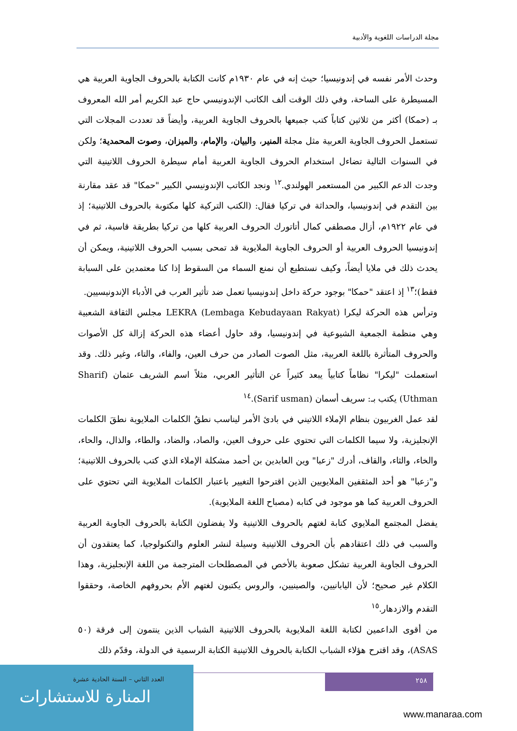مجلة الدراسات اللغوية والأدبية
وحدث الأمر نفسه في إندونيسيا؛ حيث إنه في عام ١٩٣٠م كانت الكتابة بالحروف الجاوية العربية هي المسيطرة على الساحة، وفي ذلك الوقت ألف الكاتب الإندونيسي حاج عبد الكريم أمر الله المعروف بـ (حمكا) أكثر من ثلاثين كتاباً كتب جميعها بالحروف الجاوية العربية، وأيضاً قد تعددت المجلات التي تستعمل الحروف الجاوية العربية مثل مجلة المنير، والبيان، والإمام، والميزان، وصوت المحمدية؛ ولكن في السنوات التالية تضاءل استخدام الحروف الجاوية العربية أمام سيطرة الحروف اللاتينية التي وجدت الدعم الكبير من المستعمر الهولندي.<sup>١٢</sup> ونجد الكاتب الإندونيسي الكبير "حمكا" قد عقد مقارنة بين التقدم في إندونيسيا، والحداثة في تركيا فقال: (الكتب التركية كلها مكتوبة بالحروف اللاتينية؛ إذ في عام ١٩٢٢م، أزال مصطفي كمال أتاتورك الحروف العربية كلها من تركيا بطريقة قاسية، ثم في إندونيسيا الحروف العربية أو الحروف الجاوية الملايوية قد تمحى بسبب الحروف اللاتينية، ويمكن أن يحدث ذلك في ملايا أيضاً، وكيف نستطيع أن نمنع السماء من السقوط إذا كنا معتمدين على السبابة فقط)؛<sup>١٣</sup> إذ اعتقد "حمكا" بوجود حركة داخل إندونيسيا تعمل ضد تأثير العرب في الأدباء الإندونيسيين.
وترأس هذه الحركة ليكرا LEKRA (Lembaga Kebudayaan Rakyat) مجلس الثقافة الشعبية وهي منظمة الجمعية الشيوعية في إندونيسيا، وقد حاول أعضاء هذه الحركة إزالة كل الأصوات والحروف المتأثرة باللغة العربية، مثل الصوت الصادر من حرف العين، والفاء، والتاء، وغير ذلك. وقد استعملت "ليكرا" نظاماً كتابياً يبعد كثيراً عن التأثير العربي، مثلاً اسم الشريف عثمان (Sharif Uthman) يكتب بـ: سريف أسمان (Sarif usman).<sup>١٤</sup>
لقد عمل الغربيون بنظام الإملاء اللاتيني في بادئ الأمر ليناسب نطقُ الكلمات الملايوية نطقَ الكلمات الإنجليزية، ولا سيما الكلمات التي تحتوي على حروف العين، والصاد، والضاد، والطاء، والذال، والحاء، والخاء، والثاء، والقاف، أدرك "زعبا" وين العابدين بن أحمد مشكلة الإملاء الذي كتب بالحروف اللاتينية؛ و"زعبا" هو أحد المثقفين الملايويين الذين اقترحوا التغيير باعتبار الكلمات الملايوية التي تحتوي على الحروف العربية كما هو موجود في كتابه (مصباح اللغة الملايوية).
يفضل المجتمع الملايوي كتابة لغتهم بالحروف اللاتينية ولا يفضلون الكتابة بالحروف الجاوية العربية والسبب في ذلك اعتقادهم بأن الحروف اللاتينية وسيلة لنشر العلوم والتكنولوجيا، كما يعتقدون أن الحروف الجاوية العربية تشكل صعوبة بالأخص في المصطلحات المترجمة من اللغة الإنجليزية، وهذا الكلام غير صحيح؛ لأن اليابانيين، والصينيين، والروس يكتبون لغتهم الأم بحروفهم الخاصة، وحققوا التقدم والازدهار.<sup>١٥</sup>
من أقوى الداعمين لكتابة اللغة الملايوية بالحروف اللاتينية الشباب الذين ينتمون إلى فرقة (٥٠ ASAS)، وقد اقترح هؤلاء الشباب الكتابة بالحروف اللاتينية الكتابة الرسمية في الدولة، وقدّم ذلك
العدد الثاني – السنة الحادية عشرة
المنارة للاستشارات
٢٥٨
www.manaraa.com